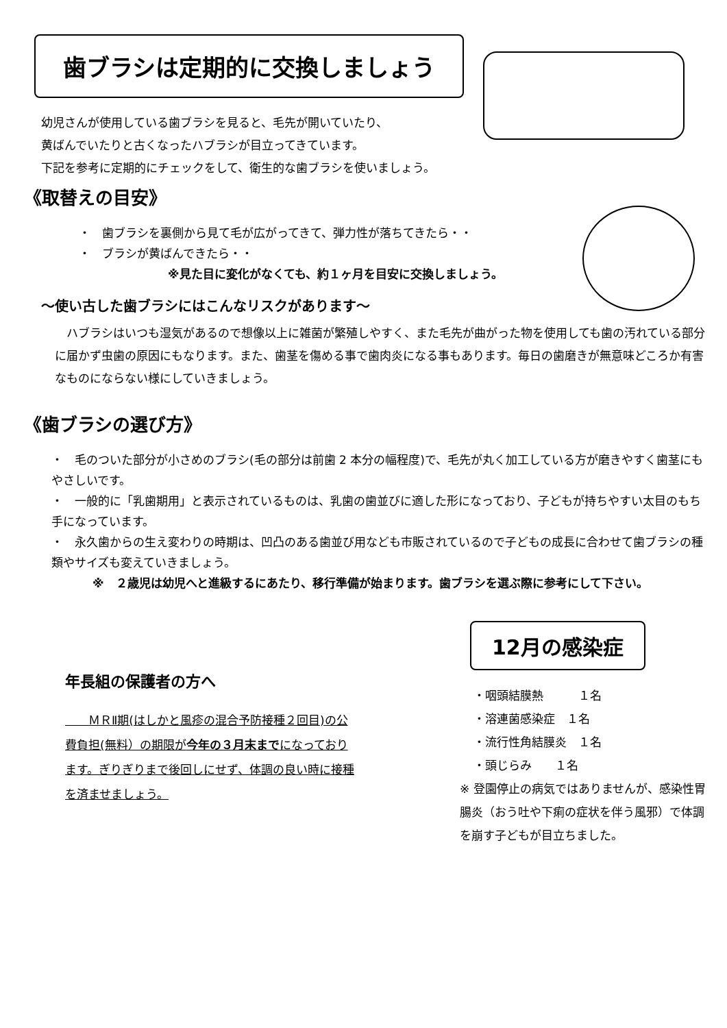歯ブラシは定期的に交換しましょう
幼児さんが使用している歯ブラシを見ると、毛先が開いていたり、
黄ばんでいたりと古くなったハブラシが目立ってきています。
下記を参考に定期的にチェックをして、衛生的な歯ブラシを使いましょう。
《取替えの目安》
・　歯ブラシを裏側から見て毛が広がってきて、弾力性が落ちてきたら・・
・　ブラシが黄ばんできたら・・
※見た目に変化がなくても、約１ヶ月を目安に交換しましょう。
～使い古した歯ブラシにはこんなリスクがあります～
　ハブラシはいつも湿気があるので想像以上に雑菌が繁殖しやすく、また毛先が曲がった物を使用しても歯の汚れている部分に届かず虫歯の原因にもなります。また、歯茎を傷める事で歯肉炎になる事もあります。毎日の歯磨きが無意味どころか有害なものにならない様にしていきましょう。
《歯ブラシの選び方》
・　毛のついた部分が小さめのブラシ(毛の部分は前歯 2 本分の幅程度)で、毛先が丸く加工している方が磨きやすく歯茎にもやさしいです。
・　一般的に「乳歯期用」と表示されているものは、乳歯の歯並びに適した形になっており、子どもが持ちやすい太目のもち手になっています。
・　永久歯からの生え変わりの時期は、凹凸のある歯並び用なども市販されているので子どもの成長に合わせて歯ブラシの種類やサイズも変えていきましょう。
※　２歳児は幼児へと進級するにあたり、移行準備が始まります。歯ブラシを選ぶ際に参考にして下さい。
年長組の保護者の方へ
　　ＭＲⅡ期(はしかと風疹の混合予防接種２回目)の公費負担(無料）の期限が今年の３月末までになっております。ぎりぎりまで後回しにせず、体調の良い時に接種を済ませましょう。
12月の感染症
・咽頭結膜熱　　　１名
・溶連菌感染症　１名
・流行性角結膜炎　１名
・頭じらみ　　１名
※ 登園停止の病気ではありませんが、感染性胃腸炎（おう吐や下痢の症状を伴う風邪）で体調を崩す子どもが目立ちました。